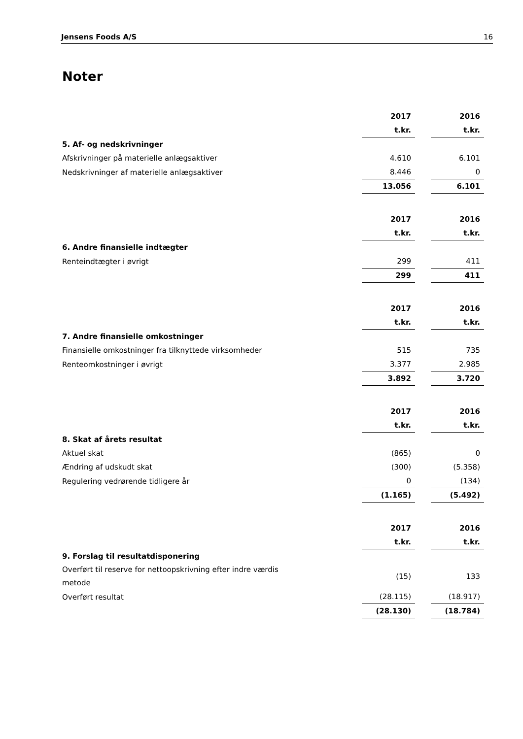Jensens Foods A/S 16
Noter
| | 2017 | | 2016 |
| | t.kr. | | t.kr. |
| 5. Af- og nedskrivninger | | | |
| Afskrivninger på materielle anlægsaktiver | 4.610 | | 6.101 |
| Nedskrivninger af materielle anlægsaktiver | 8.446 | | 0 |
| | 13.056 | | 6.101 |
| | 2017 | | 2016 |
| | t.kr. | | t.kr. |
| 6. Andre finansielle indtægter | | | |
| Renteindtægter i øvrigt | 299 | | 411 |
| | 299 | | 411 |
| | 2017 | | 2016 |
| | t.kr. | | t.kr. |
| 7. Andre finansielle omkostninger | | | |
| Finansielle omkostninger fra tilknyttede virksomheder | 515 | | 735 |
| Renteomkostninger i øvrigt | 3.377 | | 2.985 |
| | 3.892 | | 3.720 |
| | 2017 | | 2016 |
| | t.kr. | | t.kr. |
| 8. Skat af årets resultat | | | |
| Aktuel skat | (865) | | 0 |
| Ændring af udskudt skat | (300) | | (5.358) |
| Regulering vedrørende tidligere år | 0 | | (134) |
| | (1.165) | | (5.492) |
| | 2017 | | 2016 |
| | t.kr. | | t.kr. |
| 9. Forslag til resultatdisponering | | | |
| Overført til reserve for nettoopskrivning efter indre værdis metode | (15) | | 133 |
| Overført resultat | (28.115) | | (18.917) |
| | (28.130) | | (18.784) |